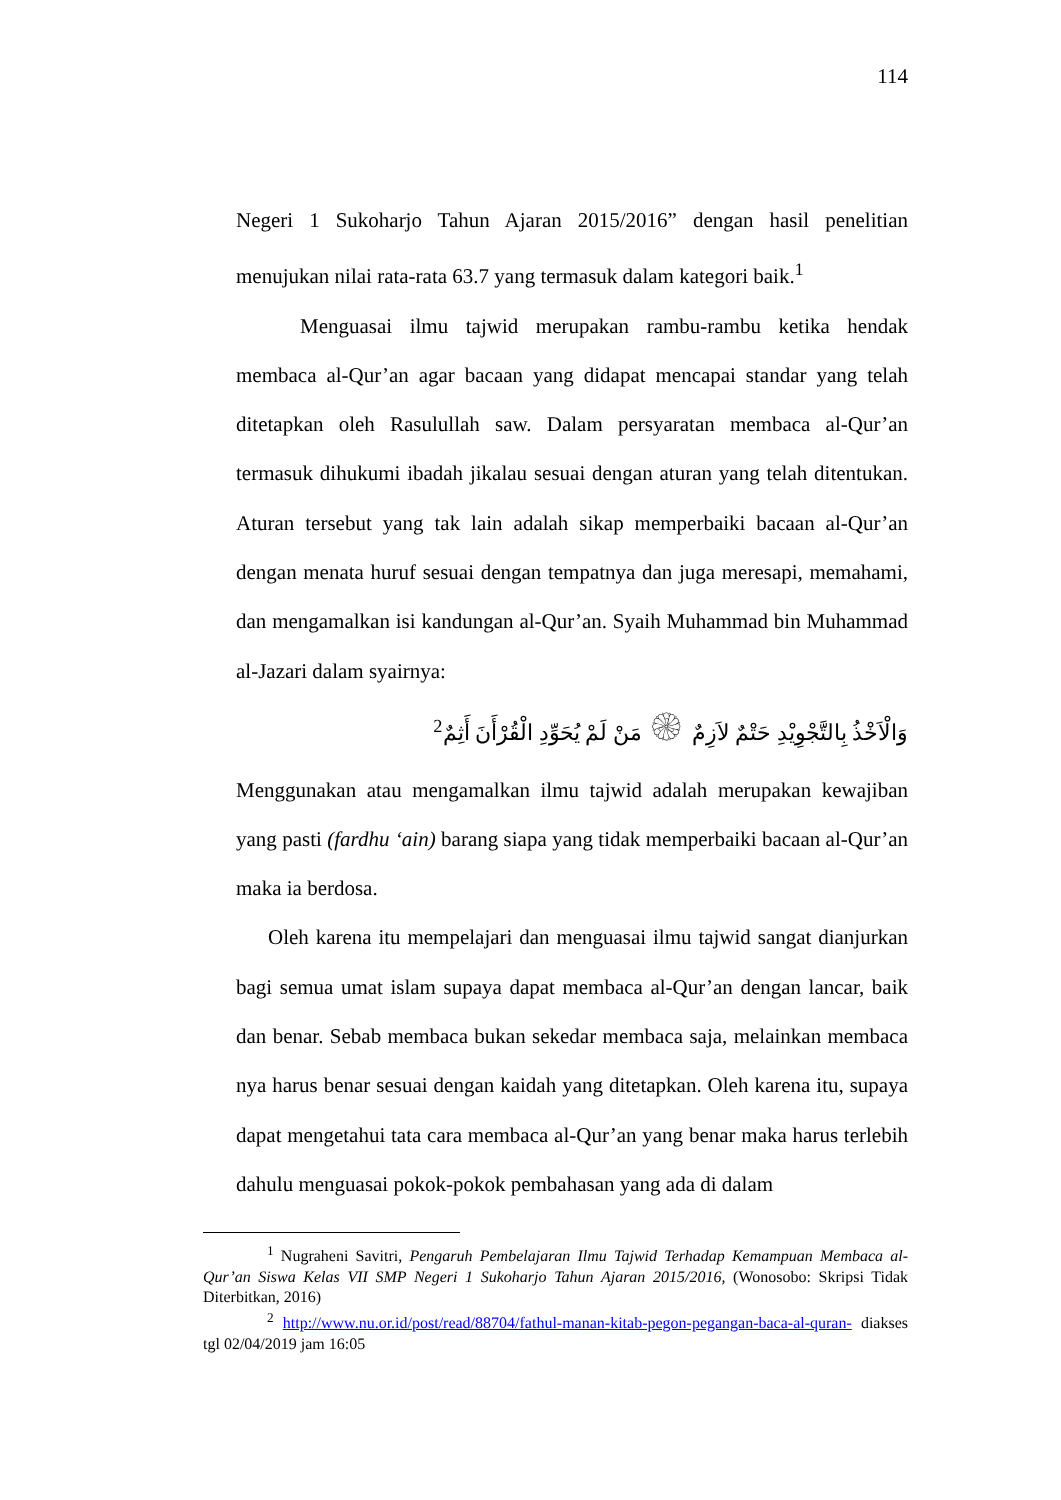114
Negeri 1 Sukoharjo Tahun Ajaran 2015/2016” dengan hasil penelitian menujukan nilai rata-rata 63.7 yang termasuk dalam kategori baik.<sup>1</sup>
Menguasai ilmu tajwid merupakan rambu-rambu ketika hendak membaca al-Qur’an agar bacaan yang didapat mencapai standar yang telah ditetapkan oleh Rasulullah saw. Dalam persyaratan membaca al-Qur’an termasuk dihukumi ibadah jikalau sesuai dengan aturan yang telah ditentukan. Aturan tersebut yang tak lain adalah sikap memperbaiki bacaan al-Qur’an dengan menata huruf sesuai dengan tempatnya dan juga meresapi, memahami, dan mengamalkan isi kandungan al-Qur’an. Syaih Muhammad bin Muhammad al-Jazari dalam syairnya:
وَالْاَخْذُ بِالتَّجْوِيْدِ حَتْمٌ لاَزِمٌ ۞ مَنْ لَمْ يُحَوِّدِ الْقُرْأَنَ أَثِمٌ<sup>2</sup>
Menggunakan atau mengamalkan ilmu tajwid adalah merupakan kewajiban yang pasti (fardhu ‘ain) barang siapa yang tidak memperbaiki bacaan al-Qur’an maka ia berdosa.
Oleh karena itu mempelajari dan menguasai ilmu tajwid sangat dianjurkan bagi semua umat islam supaya dapat membaca al-Qur’an dengan lancar, baik dan benar. Sebab membaca bukan sekedar membaca saja, melainkan membaca nya harus benar sesuai dengan kaidah yang ditetapkan. Oleh karena itu, supaya dapat mengetahui tata cara membaca al-Qur’an yang benar maka harus terlebih dahulu menguasai pokok-pokok pembahasan yang ada di dalam
<sup>1</sup> Nugraheni Savitri, Pengaruh Pembelajaran Ilmu Tajwid Terhadap Kemampuan Membaca al-Qur’an Siswa Kelas VII SMP Negeri 1 Sukoharjo Tahun Ajaran 2015/2016, (Wonosobo: Skripsi Tidak Diterbitkan, 2016)
<sup>2</sup> http://www.nu.or.id/post/read/88704/fathul-manan-kitab-pegon-pegangan-baca-al-quran- diakses tgl 02/04/2019 jam 16:05